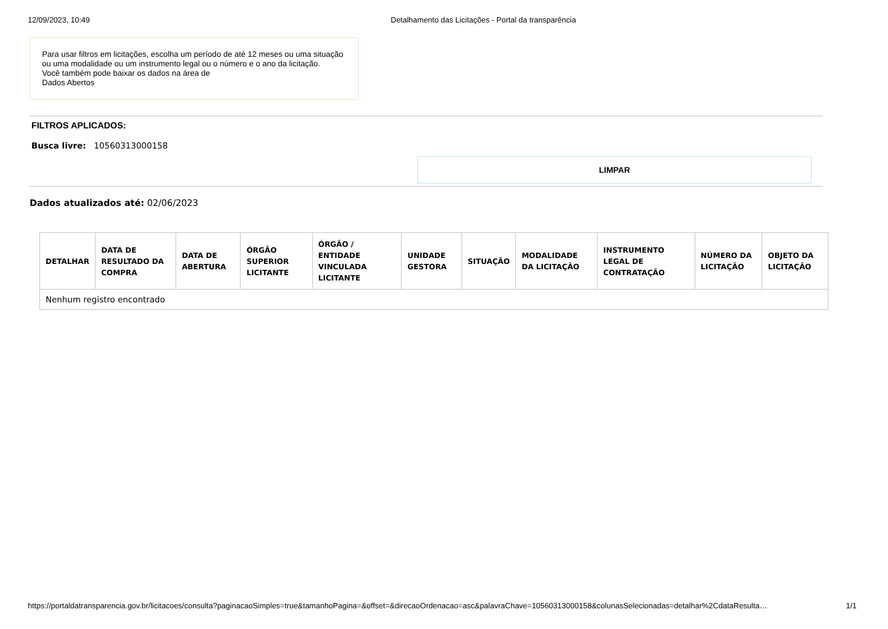12/09/2023, 10:49 Detalhamento das Licitações - Portal da transparência
Para usar filtros em licitações, escolha um período de até 12 meses ou uma situação ou uma modalidade ou um instrumento legal ou o número e o ano da licitação.
Você também pode baixar os dados na área de
Dados Abertos
FILTROS APLICADOS:
Busca livre: 10560313000158
LIMPAR
Dados atualizados até: 02/06/2023
| DETALHAR | DATA DE RESULTADO DA COMPRA | DATA DE ABERTURA | ÓRGÃO SUPERIOR LICITANTE | ÓRGÃO / ENTIDADE VINCULADA LICITANTE | UNIDADE GESTORA | SITUAÇÃO | MODALIDADE DA LICITAÇÃO | INSTRUMENTO LEGAL DE CONTRATAÇÃO | NÚMERO DA LICITAÇÃO | OBJETO DA LICITAÇÃO |
| --- | --- | --- | --- | --- | --- | --- | --- | --- | --- | --- |
| Nenhum registro encontrado | | | | | | | | | | |
https://portaldatransparencia.gov.br/licitacoes/consulta?paginacaoSimples=true&tamanhoPagina=&offset=&direcaoOrdenacao=asc&palavraChave=10560313000158&colunasSelecionadas=detalhar%2CdataResulta… 1/1